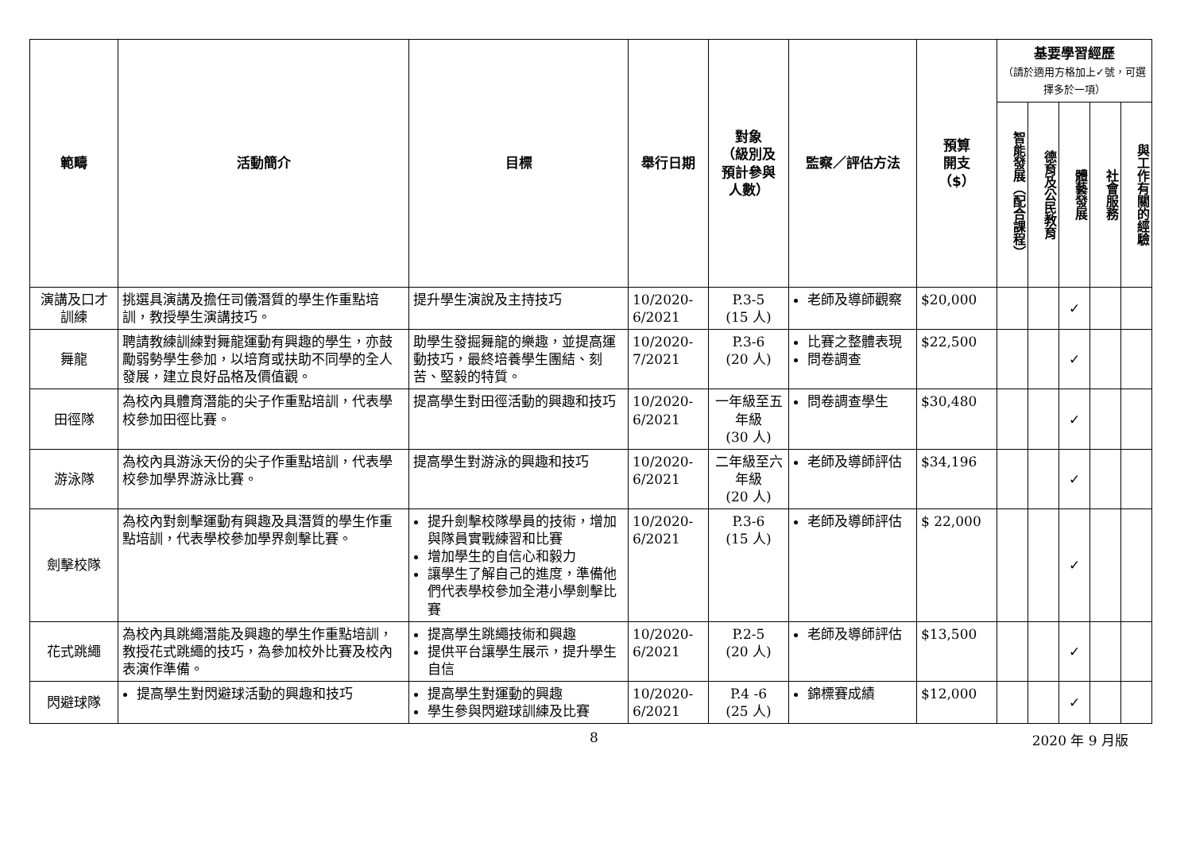| 範疇 | 活動簡介 | 目標 | 舉行日期 | 對象 （級別及 預計參與 人數） | 監察／評估方法 | 預算 開支 （$） | 基要學習經歷 （請於適用方格加上✓號，可選擇多於一項） | | | | |
| --- | --- | --- | --- | --- | --- | --- | --- | --- | --- | --- | --- |
| | | | | | | | 智能發展（配合課程） | 德育及公民教育 | 體藝發展 | 社會服務 | 與工作有關的經驗 |
| 演講及口才訓練 | 挑選具演講及擔任司儀潛質的學生作重點培訓，教授學生演講技巧。 | 提升學生演說及主持技巧 | 10/2020-6/2021 | P.3-5 (15 人) | 老師及導師觀察 | $20,000 | | | ✓ | | |
| 舞龍 | 聘請教練訓練對舞龍運動有興趣的學生，亦鼓勵弱勢學生參加，以培育或扶助不同學的全人發展，建立良好品格及價值觀。 | 助學生發掘舞龍的樂趣，並提高運動技巧，最終培養學生團結、刻苦、堅毅的特質。 | 10/2020-7/2021 | P.3-6 (20 人) | 比賽之整體表現 問卷調查 | $22,500 | | | ✓ | | |
| 田徑隊 | 為校內具體育潛能的尖子作重點培訓，代表學校參加田徑比賽。 | 提高學生對田徑活動的興趣和技巧 | 10/2020-6/2021 | 一年級至五年級 (30 人) | 問卷調查學生 | $30,480 | | | ✓ | | |
| 游泳隊 | 為校內具游泳天份的尖子作重點培訓，代表學校參加學界游泳比賽。 | 提高學生對游泳的興趣和技巧 | 10/2020-6/2021 | 二年級至六年級 (20 人) | 老師及導師評估 | $34,196 | | | ✓ | | |
| 劍擊校隊 | 為校內對劍擊運動有興趣及具潛質的學生作重點培訓，代表學校參加學界劍擊比賽。 | 提升劍擊校隊學員的技術，增加與隊員實戰練習和比賽 增加學生的自信心和毅力 讓學生了解自己的進度，準備他們代表學校參加全港小學劍擊比賽 | 10/2020-6/2021 | P.3-6 (15 人) | 老師及導師評估 | $ 22,000 | | | ✓ | | |
| 花式跳繩 | 為校內具跳繩潛能及興趣的學生作重點培訓，教授花式跳繩的技巧，為參加校外比賽及校內表演作準備。 | 提高學生跳繩技術和興趣 提供平台讓學生展示，提升學生自信 | 10/2020-6/2021 | P.2-5 (20 人) | 老師及導師評估 | $13,500 | | | ✓ | | |
| 閃避球隊 | 提高學生對閃避球活動的興趣和技巧 | 提高學生對運動的興趣 學生參與閃避球訓練及比賽 | 10/2020-6/2021 | P.4 -6 (25 人) | 錦標賽成績 | $12,000 | | | ✓ | | |
8 2020 年 9 月版